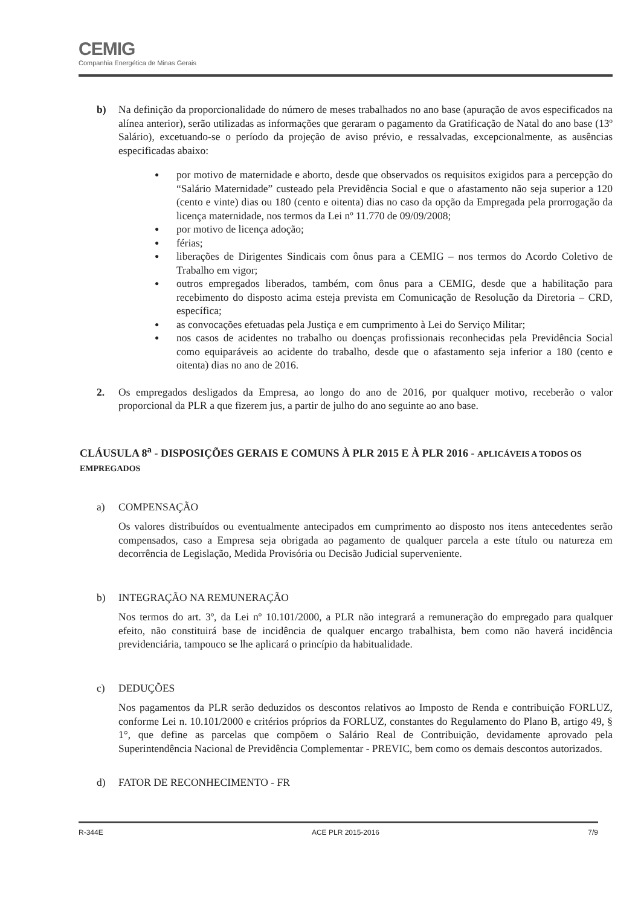CEMIG
Companhia Energética de Minas Gerais
b) Na definição da proporcionalidade do número de meses trabalhados no ano base (apuração de avos especificados na alínea anterior), serão utilizadas as informações que geraram o pagamento da Gratificação de Natal do ano base (13º Salário), excetuando-se o período da projeção de aviso prévio, e ressalvadas, excepcionalmente, as ausências especificadas abaixo:
● por motivo de maternidade e aborto, desde que observados os requisitos exigidos para a percepção do “Salário Maternidade” custeado pela Previdência Social e que o afastamento não seja superior a 120 (cento e vinte) dias ou 180 (cento e oitenta) dias no caso da opção da Empregada pela prorrogação da licença maternidade, nos termos da Lei nº 11.770 de 09/09/2008;
● por motivo de licença adoção;
● férias;
● liberações de Dirigentes Sindicais com ônus para a CEMIG – nos termos do Acordo Coletivo de Trabalho em vigor;
● outros empregados liberados, também, com ônus para a CEMIG, desde que a habilitação para recebimento do disposto acima esteja prevista em Comunicação de Resolução da Diretoria – CRD, específica;
● as convocações efetuadas pela Justiça e em cumprimento à Lei do Serviço Militar;
● nos casos de acidentes no trabalho ou doenças profissionais reconhecidas pela Previdência Social como equiparáveis ao acidente do trabalho, desde que o afastamento seja inferior a 180 (cento e oitenta) dias no ano de 2016.
2. Os empregados desligados da Empresa, ao longo do ano de 2016, por qualquer motivo, receberão o valor proporcional da PLR a que fizerem jus, a partir de julho do ano seguinte ao ano base.
CLÁUSULA 8<sup>a</sup> - DISPOSIÇÕES GERAIS E COMUNS À PLR 2015 E À PLR 2016 - APLICÁVEIS A TODOS OS EMPREGADOS
a) COMPENSAÇÃO
Os valores distribuídos ou eventualmente antecipados em cumprimento ao disposto nos itens antecedentes serão compensados, caso a Empresa seja obrigada ao pagamento de qualquer parcela a este título ou natureza em decorrência de Legislação, Medida Provisória ou Decisão Judicial superveniente.
b) INTEGRAÇÃO NA REMUNERAÇÃO
Nos termos do art. 3º, da Lei nº 10.101/2000, a PLR não integrará a remuneração do empregado para qualquer efeito, não constituirá base de incidência de qualquer encargo trabalhista, bem como não haverá incidência previdenciária, tampouco se lhe aplicará o princípio da habitualidade.
c) DEDUÇÕES
Nos pagamentos da PLR serão deduzidos os descontos relativos ao Imposto de Renda e contribuição FORLUZ, conforme Lei n. 10.101/2000 e critérios próprios da FORLUZ, constantes do Regulamento do Plano B, artigo 49, § 1°, que define as parcelas que compõem o Salário Real de Contribuição, devidamente aprovado pela Superintendência Nacional de Previdência Complementar - PREVIC, bem como os demais descontos autorizados.
d) FATOR DE RECONHECIMENTO - FR
R-344E ACE PLR 2015-2016 7/9